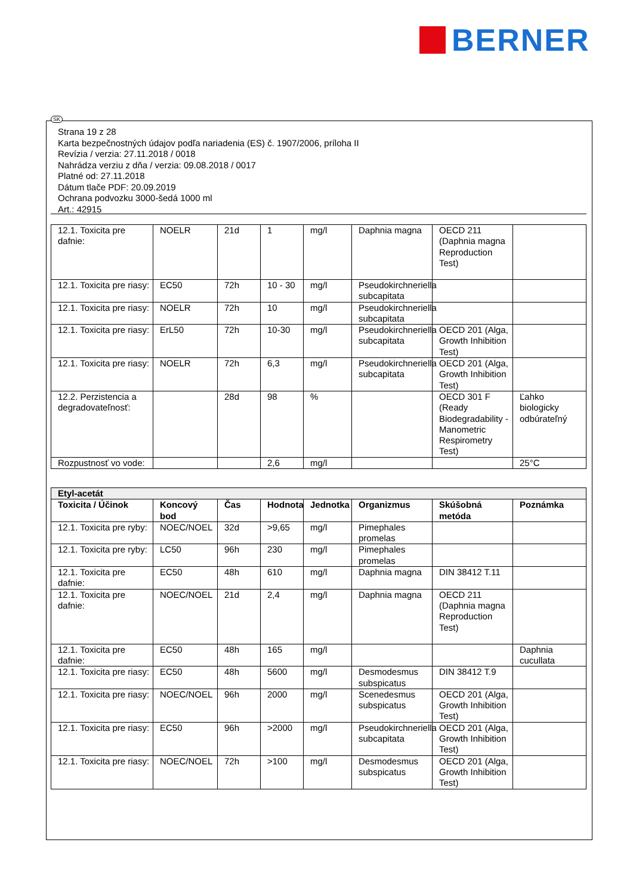BERNER
SK
Strana 19 z 28
Karta bezpečnostných údajov podľa nariadenia (ES) č. 1907/2006, príloha II
Revízia / verzia: 27.11.2018 / 0018
Nahrádza verziu z dňa / verzia: 09.08.2018 / 0017
Platné od: 27.11.2018
Dátum tlače PDF: 20.09.2019
Ochrana podvozku 3000-šedá 1000 ml
Art.: 42915
| 12.1. Toxicita pre dafnie: | NOELR | 21d | 1 | mg/l | Daphnia magna | OECD 211 (Daphnia magna Reproduction Test) | |
| 12.1. Toxicita pre riasy: | EC50 | 72h | 10 - 30 | mg/l | Pseudokirchneriella subcapitata | | |
| 12.1. Toxicita pre riasy: | NOELR | 72h | 10 | mg/l | Pseudokirchneriella subcapitata | | |
| 12.1. Toxicita pre riasy: | ErL50 | 72h | 10-30 | mg/l | Pseudokirchneriella subcapitata | OECD 201 (Alga, Growth Inhibition Test) | |
| 12.1. Toxicita pre riasy: | NOELR | 72h | 6,3 | mg/l | Pseudokirchneriella subcapitata | OECD 201 (Alga, Growth Inhibition Test) | |
| 12.2. Perzistencia a degradovateľnosť: | | 28d | 98 | % | | OECD 301 F (Ready Biodegradability - Manometric Respirometry Test) | Ľahko biologicky odbúrateľný |
| Rozpustnosť vo vode: | | | 2,6 | mg/l | | | 25°C |
| Etyl-acetát | | | | | | | |
| Toxicita / Účinok | Koncový bod | Čas | Hodnota | Jednotka | Organizmus | Skúšobná metóda | Poznámka |
| 12.1. Toxicita pre ryby: | NOEC/NOEL | 32d | >9,65 | mg/l | Pimephales promelas | | |
| 12.1. Toxicita pre ryby: | LC50 | 96h | 230 | mg/l | Pimephales promelas | | |
| 12.1. Toxicita pre dafnie: | EC50 | 48h | 610 | mg/l | Daphnia magna | DIN 38412 T.11 | |
| 12.1. Toxicita pre dafnie: | NOEC/NOEL | 21d | 2,4 | mg/l | Daphnia magna | OECD 211 (Daphnia magna Reproduction Test) | |
| 12.1. Toxicita pre dafnie: | EC50 | 48h | 165 | mg/l | | | Daphnia cucullata |
| 12.1. Toxicita pre riasy: | EC50 | 48h | 5600 | mg/l | Desmodesmus subspicatus | DIN 38412 T.9 | |
| 12.1. Toxicita pre riasy: | NOEC/NOEL | 96h | 2000 | mg/l | Scenedesmus subspicatus | OECD 201 (Alga, Growth Inhibition Test) | |
| 12.1. Toxicita pre riasy: | EC50 | 96h | >2000 | mg/l | Pseudokirchneriella subcapitata | OECD 201 (Alga, Growth Inhibition Test) | |
| 12.1. Toxicita pre riasy: | NOEC/NOEL | 72h | >100 | mg/l | Desmodesmus subspicatus | OECD 201 (Alga, Growth Inhibition Test) | |